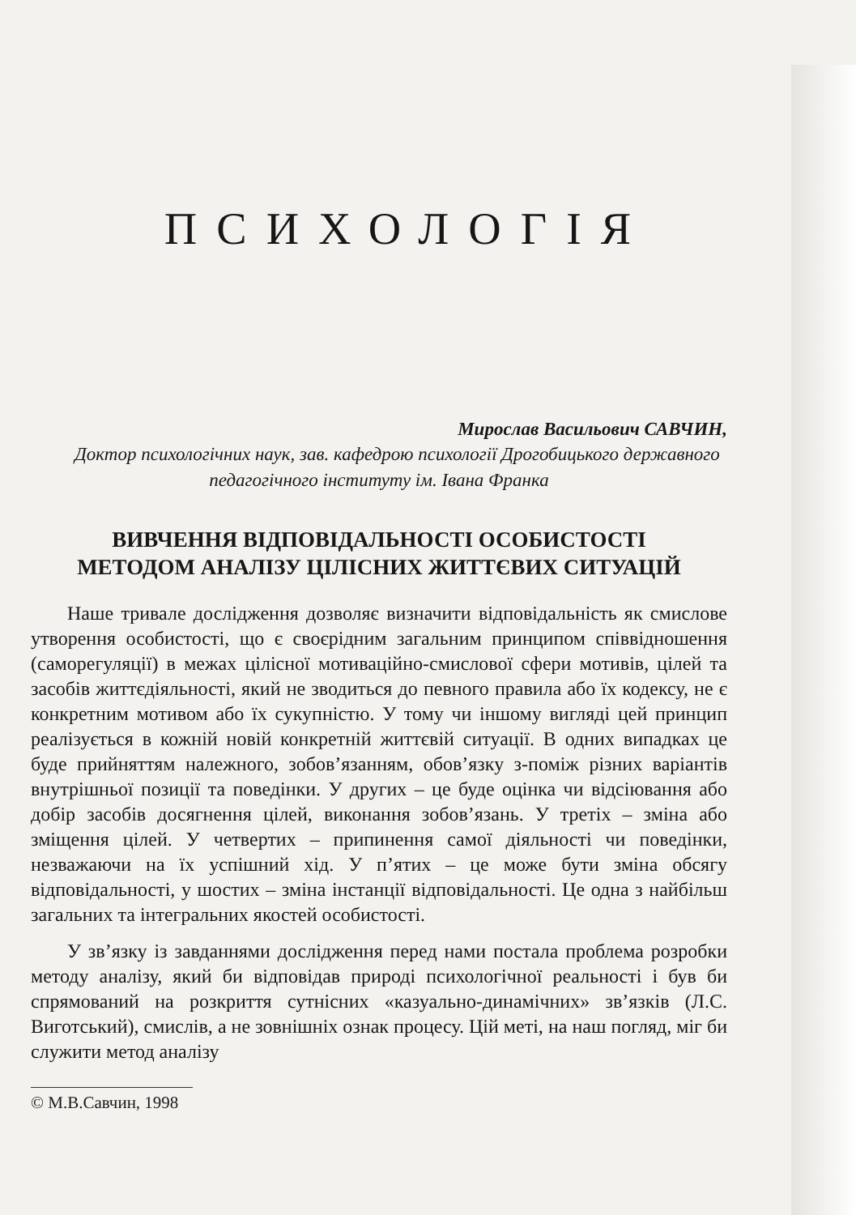ПСИХОЛОГІЯ
Мирослав Васильович САВЧИН,
Доктор психологічних наук, зав. кафедрою психології Дрогобицького державного педагогічного інституту ім. Івана Франка
ВИВЧЕННЯ ВІДПОВІДАЛЬНОСТІ ОСОБИСТОСТІ
МЕТОДОМ АНАЛІЗУ ЦІЛІСНИХ ЖИТТЄВИХ СИТУАЦІЙ
Наше тривале дослідження дозволяє визначити відповідальність як смислове утворення особистості, що є своєрідним загальним принципом співвідношення (саморегуляції) в межах цілісної мотиваційно-смислової сфери мотивів, цілей та засобів життєдіяльності, який не зводиться до певного правила або їх кодексу, не є конкретним мотивом або їх сукупністю. У тому чи іншому вигляді цей принцип реалізується в кожній новій конкретній життєвій ситуації. В одних випадках це буде прийняттям належного, зобов’язанням, обов’язку з-поміж різних варіантів внутрішньої позиції та поведінки. У других – це буде оцінка чи відсіювання або добір засобів досягнення цілей, виконання зобов’язань. У третіх – зміна або зміщення цілей. У четвертих – припинення самої діяльності чи поведінки, незважаючи на їх успішний хід. У п’ятих – це може бути зміна обсягу відповідальності, у шостих – зміна інстанції відповідальності. Це одна з найбільш загальних та інтегральних якостей особистості.
У зв’язку із завданнями дослідження перед нами постала проблема розробки методу аналізу, який би відповідав природі психологічної реальності і був би спрямований на розкриття сутнісних «казуально-динамічних» зв’язків (Л.С. Виготський), смислів, а не зовнішніх ознак процесу. Цій меті, на наш погляд, міг би служити метод аналізу
© М.В.Савчин, 1998